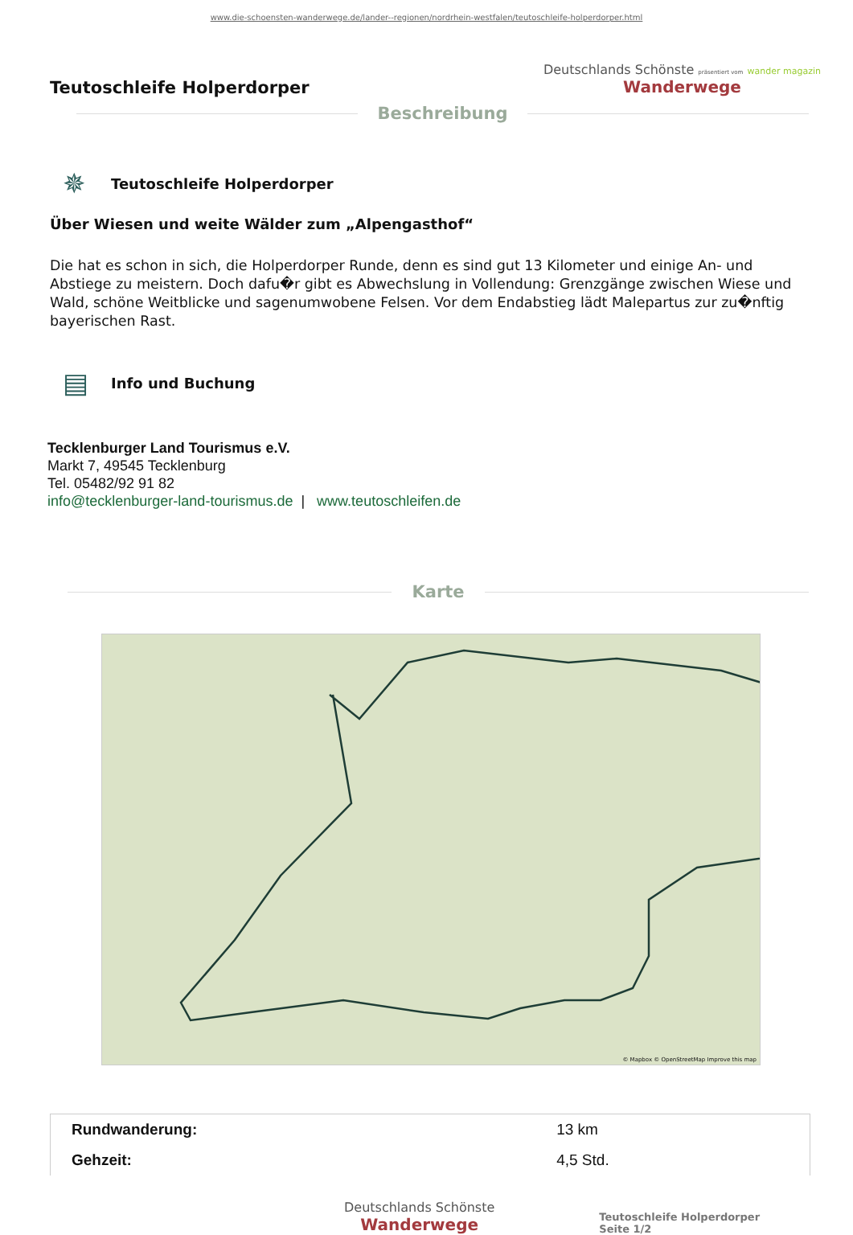www.die-schoensten-wanderwege.de/lander--regionen/nordrhein-westfalen/teutoschleife-holperdorper.html
Teutoschleife Holperdorper
Deutschlands Schönste präsentiert vom wander magazin
Wanderwege
Beschreibung
✵
Teutoschleife Holperdorper
Über Wiesen und weite Wälder zum „Alpengasthof“
Die hat es schon in sich, die Holperdorper Runde, denn es sind gut 13 Kilometer und einige An- und Abstiege zu meistern. Doch dafu�r gibt es Abwechslung in Vollendung: Grenzgänge zwischen Wiese und Wald, schöne Weitblicke und sagenumwobene Felsen. Vor dem Endabstieg lädt Malepartus zur zu�nftig bayerischen Rast.
▤
Info und Buchung
Tecklenburger Land Tourismus e.V.
Markt 7, 49545 Tecklenburg
Tel. 05482/92 91 82
info@tecklenburger-land-tourismus.de | www.teutoschleifen.de
Karte
© Mapbox © OpenStreetMap Improve this map
| Rundwanderung: | 13 km |
| Gehzeit: | 4,5 Std. |
Deutschlands Schönste
Wanderwege
Teutoschleife Holperdorper
Seite 1/2